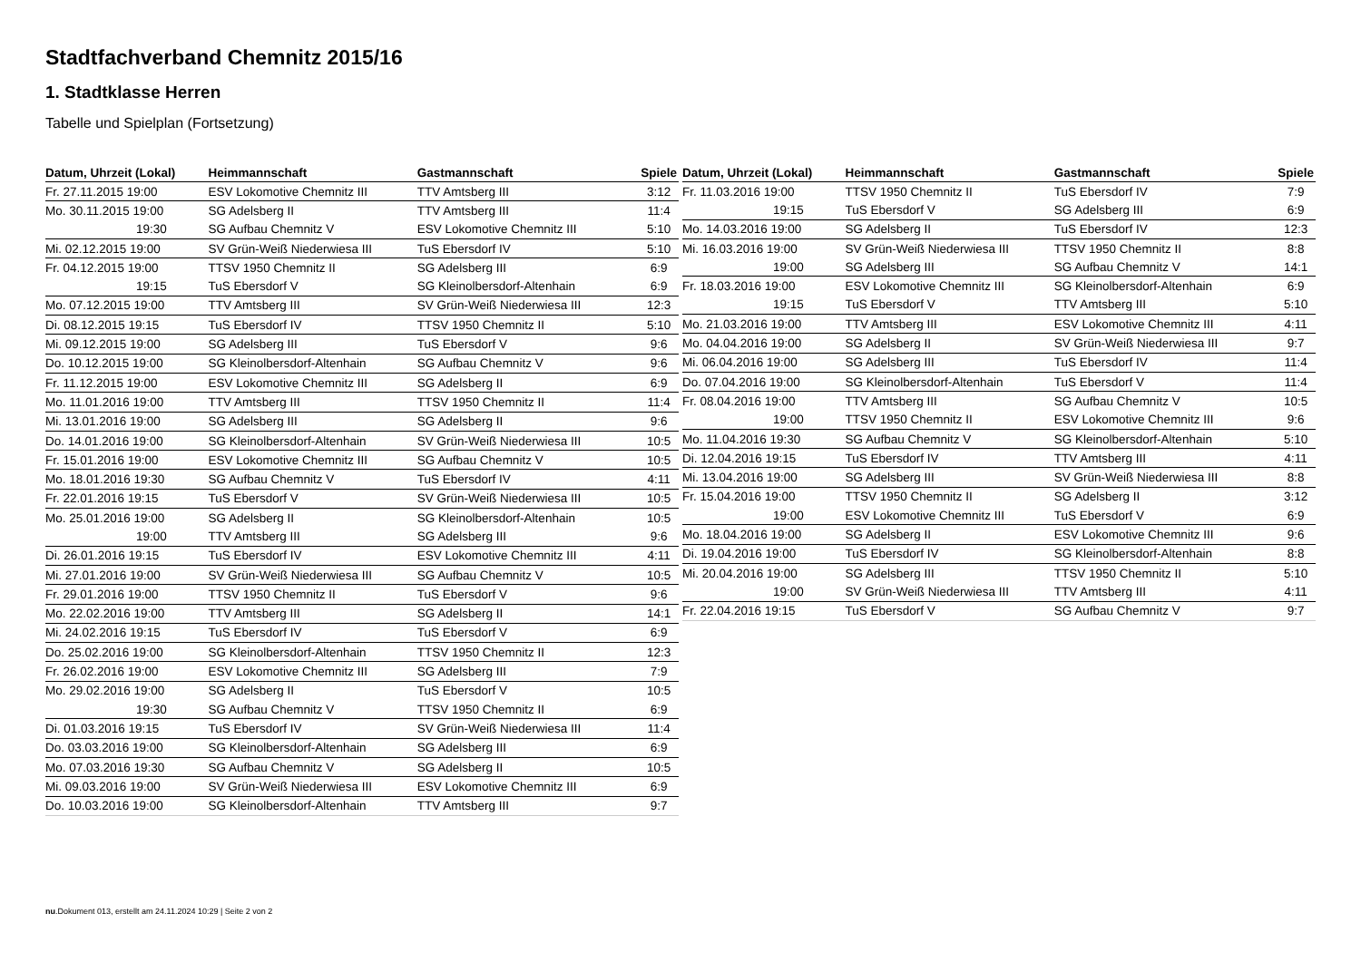Stadtfachverband Chemnitz 2015/16
1. Stadtklasse Herren
Tabelle und Spielplan (Fortsetzung)
| Datum, Uhrzeit (Lokal) | Heimmannschaft | Gastmannschaft | Spiele |
| --- | --- | --- | --- |
| Fr. 27.11.2015 19:00 | ESV Lokomotive Chemnitz III | TTV Amtsberg III | 3:12 |
| Mo. 30.11.2015 19:00 | SG Adelsberg II | TTV Amtsberg III | 11:4 |
| 19:30 | SG Aufbau Chemnitz V | ESV Lokomotive Chemnitz III | 5:10 |
| Mi. 02.12.2015 19:00 | SV Grün-Weiß Niederwiesa III | TuS Ebersdorf IV | 5:10 |
| Fr. 04.12.2015 19:00 | TTSV 1950 Chemnitz II | SG Adelsberg III | 6:9 |
| 19:15 | TuS Ebersdorf V | SG Kleinolbersdorf-Altenhain | 6:9 |
| Mo. 07.12.2015 19:00 | TTV Amtsberg III | SV Grün-Weiß Niederwiesa III | 12:3 |
| Di. 08.12.2015 19:15 | TuS Ebersdorf IV | TTSV 1950 Chemnitz II | 5:10 |
| Mi. 09.12.2015 19:00 | SG Adelsberg III | TuS Ebersdorf V | 9:6 |
| Do. 10.12.2015 19:00 | SG Kleinolbersdorf-Altenhain | SG Aufbau Chemnitz V | 9:6 |
| Fr. 11.12.2015 19:00 | ESV Lokomotive Chemnitz III | SG Adelsberg II | 6:9 |
| Mo. 11.01.2016 19:00 | TTV Amtsberg III | TTSV 1950 Chemnitz II | 11:4 |
| Mi. 13.01.2016 19:00 | SG Adelsberg III | SG Adelsberg II | 9:6 |
| Do. 14.01.2016 19:00 | SG Kleinolbersdorf-Altenhain | SV Grün-Weiß Niederwiesa III | 10:5 |
| Fr. 15.01.2016 19:00 | ESV Lokomotive Chemnitz III | SG Aufbau Chemnitz V | 10:5 |
| Mo. 18.01.2016 19:30 | SG Aufbau Chemnitz V | TuS Ebersdorf IV | 4:11 |
| Fr. 22.01.2016 19:15 | TuS Ebersdorf V | SV Grün-Weiß Niederwiesa III | 10:5 |
| Mo. 25.01.2016 19:00 | SG Adelsberg II | SG Kleinolbersdorf-Altenhain | 10:5 |
| 19:00 | TTV Amtsberg III | SG Adelsberg III | 9:6 |
| Di. 26.01.2016 19:15 | TuS Ebersdorf IV | ESV Lokomotive Chemnitz III | 4:11 |
| Mi. 27.01.2016 19:00 | SV Grün-Weiß Niederwiesa III | SG Aufbau Chemnitz V | 10:5 |
| Fr. 29.01.2016 19:00 | TTSV 1950 Chemnitz II | TuS Ebersdorf V | 9:6 |
| Mo. 22.02.2016 19:00 | TTV Amtsberg III | SG Adelsberg II | 14:1 |
| Mi. 24.02.2016 19:15 | TuS Ebersdorf IV | TuS Ebersdorf V | 6:9 |
| Do. 25.02.2016 19:00 | SG Kleinolbersdorf-Altenhain | TTSV 1950 Chemnitz II | 12:3 |
| Fr. 26.02.2016 19:00 | ESV Lokomotive Chemnitz III | SG Adelsberg III | 7:9 |
| Mo. 29.02.2016 19:00 | SG Adelsberg II | TuS Ebersdorf V | 10:5 |
| 19:30 | SG Aufbau Chemnitz V | TTSV 1950 Chemnitz II | 6:9 |
| Di. 01.03.2016 19:15 | TuS Ebersdorf IV | SV Grün-Weiß Niederwiesa III | 11:4 |
| Do. 03.03.2016 19:00 | SG Kleinolbersdorf-Altenhain | SG Adelsberg III | 6:9 |
| Mo. 07.03.2016 19:30 | SG Aufbau Chemnitz V | SG Adelsberg II | 10:5 |
| Mi. 09.03.2016 19:00 | SV Grün-Weiß Niederwiesa III | ESV Lokomotive Chemnitz III | 6:9 |
| Do. 10.03.2016 19:00 | SG Kleinolbersdorf-Altenhain | TTV Amtsberg III | 9:7 |
| Datum, Uhrzeit (Lokal) | Heimmannschaft | Gastmannschaft | Spiele |
| --- | --- | --- | --- |
| Fr. 11.03.2016 19:00 | TTSV 1950 Chemnitz II | TuS Ebersdorf IV | 7:9 |
| 19:15 | TuS Ebersdorf V | SG Adelsberg III | 6:9 |
| Mo. 14.03.2016 19:00 | SG Adelsberg II | TuS Ebersdorf IV | 12:3 |
| Mi. 16.03.2016 19:00 | SV Grün-Weiß Niederwiesa III | TTSV 1950 Chemnitz II | 8:8 |
| 19:00 | SG Adelsberg III | SG Aufbau Chemnitz V | 14:1 |
| Fr. 18.03.2016 19:00 | ESV Lokomotive Chemnitz III | SG Kleinolbersdorf-Altenhain | 6:9 |
| 19:15 | TuS Ebersdorf V | TTV Amtsberg III | 5:10 |
| Mo. 21.03.2016 19:00 | TTV Amtsberg III | ESV Lokomotive Chemnitz III | 4:11 |
| Mo. 04.04.2016 19:00 | SG Adelsberg II | SV Grün-Weiß Niederwiesa III | 9:7 |
| Mi. 06.04.2016 19:00 | SG Adelsberg III | TuS Ebersdorf IV | 11:4 |
| Do. 07.04.2016 19:00 | SG Kleinolbersdorf-Altenhain | TuS Ebersdorf V | 11:4 |
| Fr. 08.04.2016 19:00 | TTV Amtsberg III | SG Aufbau Chemnitz V | 10:5 |
| 19:00 | TTSV 1950 Chemnitz II | ESV Lokomotive Chemnitz III | 9:6 |
| Mo. 11.04.2016 19:30 | SG Aufbau Chemnitz V | SG Kleinolbersdorf-Altenhain | 5:10 |
| Di. 12.04.2016 19:15 | TuS Ebersdorf IV | TTV Amtsberg III | 4:11 |
| Mi. 13.04.2016 19:00 | SG Adelsberg III | SV Grün-Weiß Niederwiesa III | 8:8 |
| Fr. 15.04.2016 19:00 | TTSV 1950 Chemnitz II | SG Adelsberg II | 3:12 |
| 19:00 | ESV Lokomotive Chemnitz III | TuS Ebersdorf V | 6:9 |
| Mo. 18.04.2016 19:00 | SG Adelsberg II | ESV Lokomotive Chemnitz III | 9:6 |
| Di. 19.04.2016 19:00 | TuS Ebersdorf IV | SG Kleinolbersdorf-Altenhain | 8:8 |
| Mi. 20.04.2016 19:00 | SG Adelsberg III | TTSV 1950 Chemnitz II | 5:10 |
| 19:00 | SV Grün-Weiß Niederwiesa III | TTV Amtsberg III | 4:11 |
| Fr. 22.04.2016 19:15 | TuS Ebersdorf V | SG Aufbau Chemnitz V | 9:7 |
nu.Dokument 013, erstellt am 24.11.2024 10:29 | Seite 2 von 2